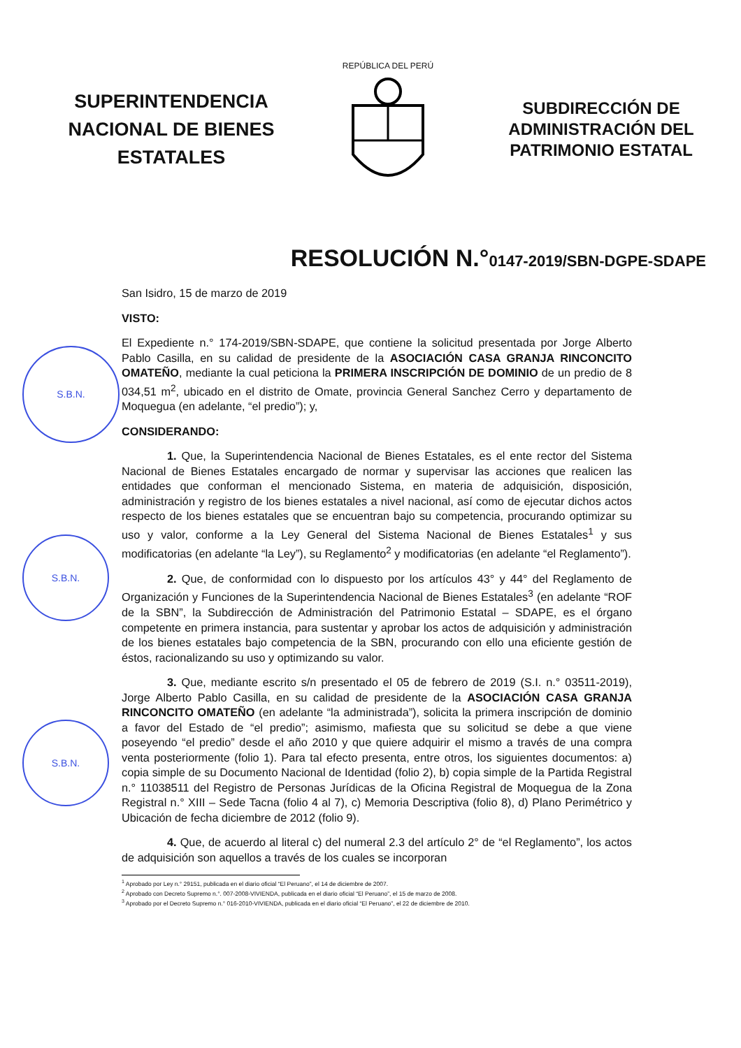SUPERINTENDENCIA NACIONAL DE BIENES ESTATALES
REPÚBLICA DEL PERÚ
SUBDIRECCIÓN DE ADMINISTRACIÓN DEL PATRIMONIO ESTATAL
RESOLUCIÓN N.°0147-2019/SBN-DGPE-SDAPE
S.B.N.
S.B.N.
S.B.N.
San Isidro, 15 de marzo de 2019
VISTO:
El Expediente n.° 174-2019/SBN-SDAPE, que contiene la solicitud presentada por Jorge Alberto Pablo Casilla, en su calidad de presidente de la ASOCIACIÓN CASA GRANJA RINCONCITO OMATEÑO, mediante la cual peticiona la PRIMERA INSCRIPCIÓN DE DOMINIO de un predio de 8 034,51 m<sup>2</sup>, ubicado en el distrito de Omate, provincia General Sanchez Cerro y departamento de Moquegua (en adelante, “el predio”); y,
CONSIDERANDO:
1. Que, la Superintendencia Nacional de Bienes Estatales, es el ente rector del Sistema Nacional de Bienes Estatales encargado de normar y supervisar las acciones que realicen las entidades que conforman el mencionado Sistema, en materia de adquisición, disposición, administración y registro de los bienes estatales a nivel nacional, así como de ejecutar dichos actos respecto de los bienes estatales que se encuentran bajo su competencia, procurando optimizar su uso y valor, conforme a la Ley General del Sistema Nacional de Bienes Estatales<sup>1</sup> y sus modificatorias (en adelante “la Ley”), su Reglamento<sup>2</sup> y modificatorias (en adelante “el Reglamento”).
2. Que, de conformidad con lo dispuesto por los artículos 43° y 44° del Reglamento de Organización y Funciones de la Superintendencia Nacional de Bienes Estatales<sup>3</sup> (en adelante “ROF de la SBN”, la Subdirección de Administración del Patrimonio Estatal – SDAPE, es el órgano competente en primera instancia, para sustentar y aprobar los actos de adquisición y administración de los bienes estatales bajo competencia de la SBN, procurando con ello una eficiente gestión de éstos, racionalizando su uso y optimizando su valor.
3. Que, mediante escrito s/n presentado el 05 de febrero de 2019 (S.I. n.° 03511-2019), Jorge Alberto Pablo Casilla, en su calidad de presidente de la ASOCIACIÓN CASA GRANJA RINCONCITO OMATEÑO (en adelante “la administrada”), solicita la primera inscripción de dominio a favor del Estado de “el predio”; asimismo, mafiesta que su solicitud se debe a que viene poseyendo “el predio” desde el año 2010 y que quiere adquirir el mismo a través de una compra venta posteriormente (folio 1). Para tal efecto presenta, entre otros, los siguientes documentos: a) copia simple de su Documento Nacional de Identidad (folio 2), b) copia simple de la Partida Registral n.° 11038511 del Registro de Personas Jurídicas de la Oficina Registral de Moquegua de la Zona Registral n.° XIII – Sede Tacna (folio 4 al 7), c) Memoria Descriptiva (folio 8), d) Plano Perimétrico y Ubicación de fecha diciembre de 2012 (folio 9).
4. Que, de acuerdo al literal c) del numeral 2.3 del artículo 2° de “el Reglamento”, los actos de adquisición son aquellos a través de los cuales se incorporan
<sup>1</sup> Aprobado por Ley n.° 29151, publicada en el diario oficial “El Peruano”, el 14 de diciembre de 2007.
<sup>2</sup> Aprobado con Decreto Supremo n.°. 007-2008-VIVIENDA, publicada en el diario oficial “El Peruano”, el 15 de marzo de 2008.
<sup>3</sup> Aprobado por el Decreto Supremo n.° 016-2010-VIVIENDA, publicada en el diario oficial “El Peruano”, el 22 de diciembre de 2010.